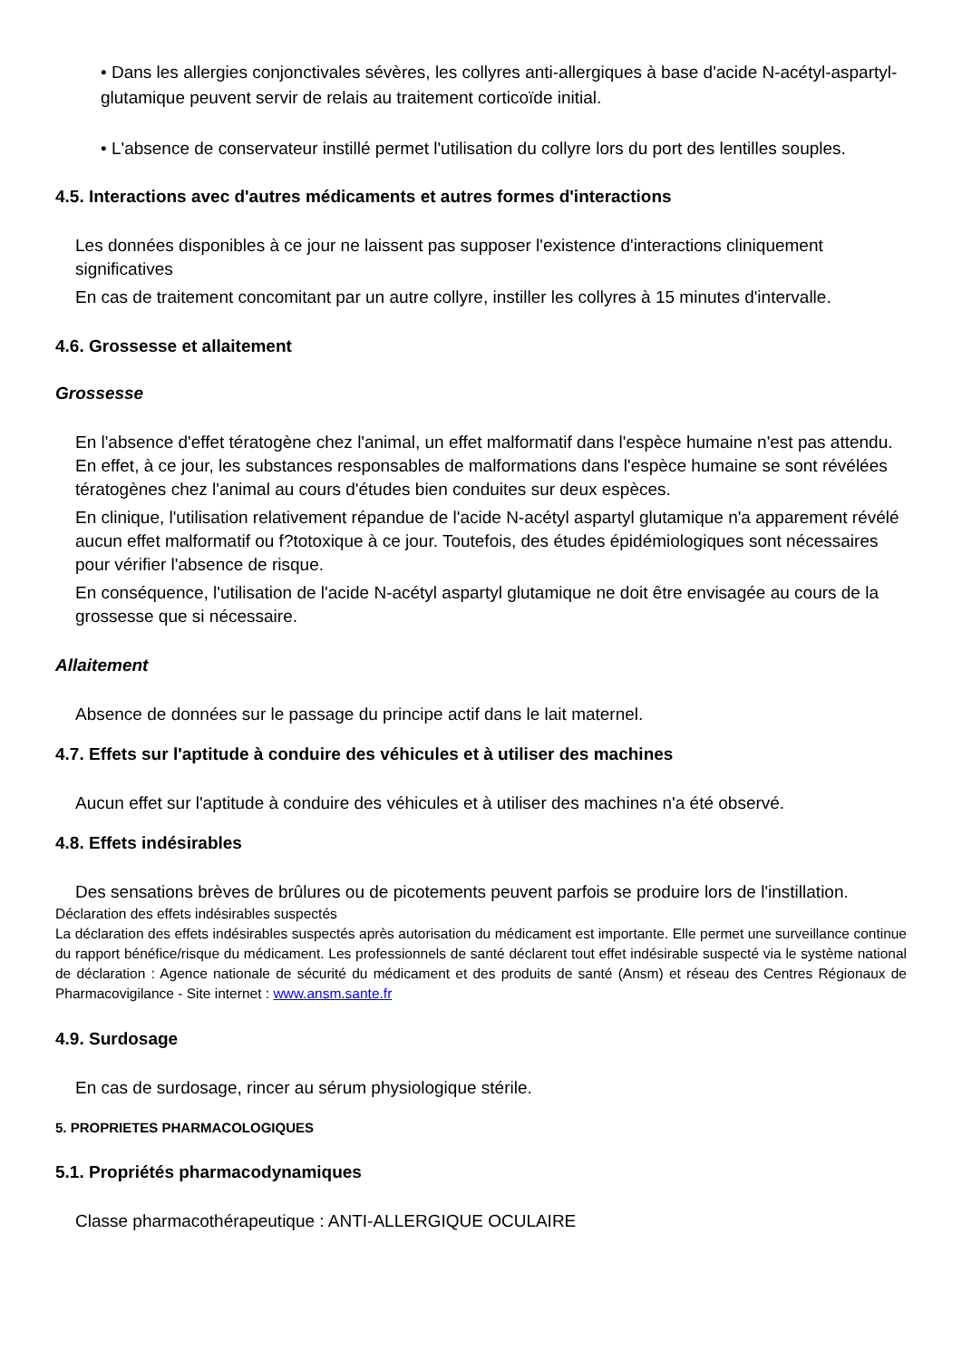• Dans les allergies conjonctivales sévères, les collyres anti-allergiques à base d'acide N-acétyl-aspartyl-glutamique peuvent servir de relais au traitement corticoïde initial.
• L'absence de conservateur instillé permet l'utilisation du collyre lors du port des lentilles souples.
4.5. Interactions avec d'autres médicaments et autres formes d'interactions
Les données disponibles à ce jour ne laissent pas supposer l'existence d'interactions cliniquement significatives
En cas de traitement concomitant par un autre collyre, instiller les collyres à 15 minutes d'intervalle.
4.6. Grossesse et allaitement
Grossesse
En l'absence d'effet tératogène chez l'animal, un effet malformatif dans l'espèce humaine n'est pas attendu. En effet, à ce jour, les substances responsables de malformations dans l'espèce humaine se sont révélées tératogènes chez l'animal au cours d'études bien conduites sur deux espèces.
En clinique, l'utilisation relativement répandue de l'acide N-acétyl aspartyl glutamique n'a apparement révélé aucun effet malformatif ou f?totoxique à ce jour. Toutefois, des études épidémiologiques sont nécessaires pour vérifier l'absence de risque.
En conséquence, l'utilisation de l'acide N-acétyl aspartyl glutamique ne doit être envisagée au cours de la grossesse que si nécessaire.
Allaitement
Absence de données sur le passage du principe actif dans le lait maternel.
4.7. Effets sur l'aptitude à conduire des véhicules et à utiliser des machines
Aucun effet sur l'aptitude à conduire des véhicules et à utiliser des machines n'a été observé.
4.8. Effets indésirables
Des sensations brèves de brûlures ou de picotements peuvent parfois se produire lors de l'instillation.
Déclaration des effets indésirables suspectés
La déclaration des effets indésirables suspectés après autorisation du médicament est importante. Elle permet une surveillance continue du rapport bénéfice/risque du médicament. Les professionnels de santé déclarent tout effet indésirable suspecté via le système national de déclaration : Agence nationale de sécurité du médicament et des produits de santé (Ansm) et réseau des Centres Régionaux de Pharmacovigilance - Site internet : www.ansm.sante.fr
4.9. Surdosage
En cas de surdosage, rincer au sérum physiologique stérile.
5. PROPRIETES PHARMACOLOGIQUES
5.1. Propriétés pharmacodynamiques
Classe pharmacothérapeutique : ANTI-ALLERGIQUE OCULAIRE